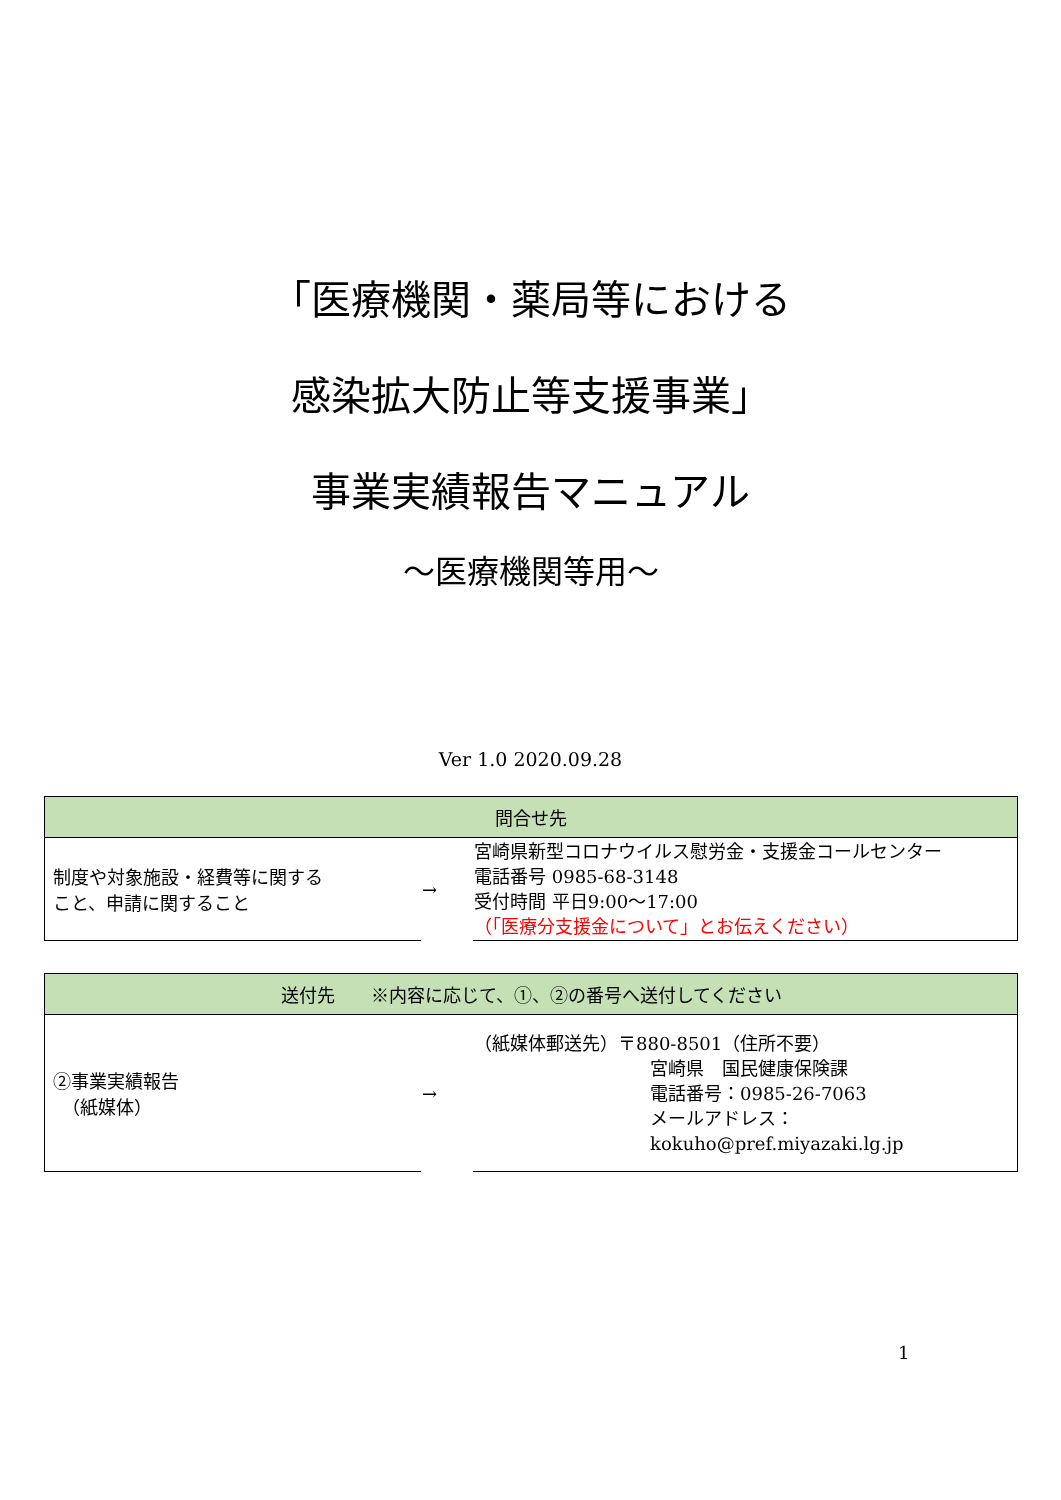「医療機関・薬局等における
感染拡大防止等支援事業」
事業実績報告マニュアル
～医療機関等用～
Ver 1.0 2020.09.28
| 問合せ先 | | |
| --- | --- | --- |
| 制度や対象施設・経費等に関する こと、申請に関すること | → | 宮崎県新型コロナウイルス慰労金・支援金コールセンター 電話番号 0985-68-3148 受付時間 平日9:00～17:00 （「医療分支援金について」とお伝えください） |
| 送付先 ※内容に応じて、①、②の番号へ送付してください | | |
| --- | --- | --- |
| ②事業実績報告 （紙媒体） | → | （紙媒体郵送先）〒880-8501（住所不要） 宮崎県 国民健康保険課 電話番号：0985-26-7063 メールアドレス：kokuho@pref.miyazaki.lg.jp |
1